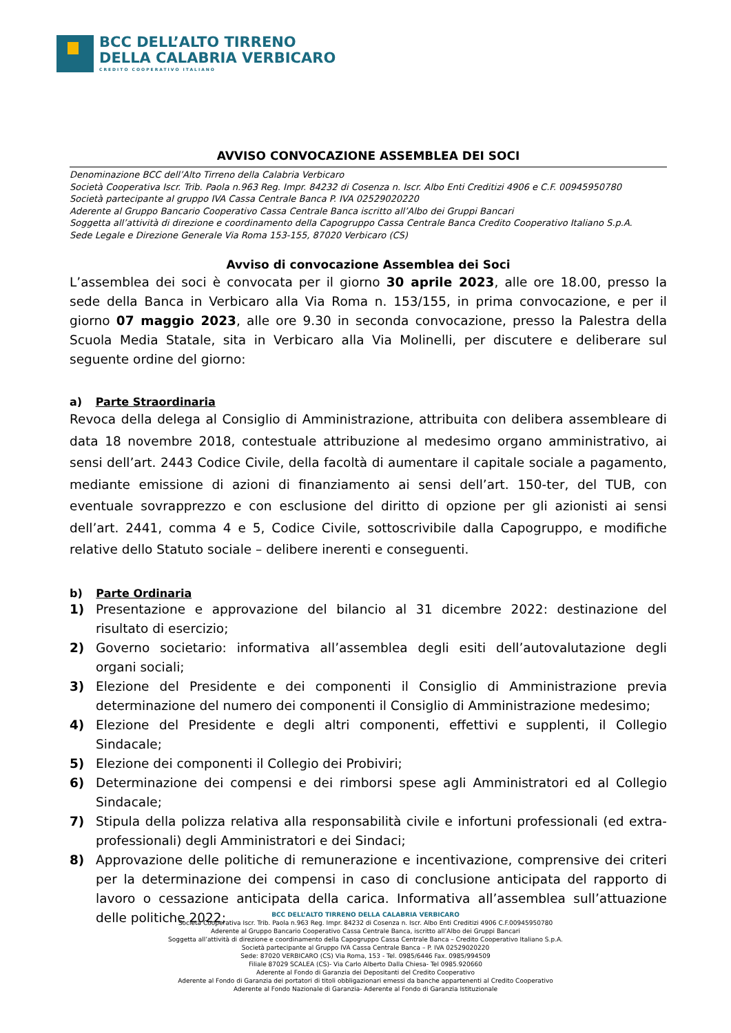BCC DELL’ALTO TIRRENO
DELLA CALABRIA VERBICARO
CREDITO COOPERATIVO ITALIANO
AVVISO CONVOCAZIONE ASSEMBLEA DEI SOCI
Denominazione BCC dell’Alto Tirreno della Calabria Verbicaro
Società Cooperativa Iscr. Trib. Paola n.963 Reg. Impr. 84232 di Cosenza n. Iscr. Albo Enti Creditizi 4906 e C.F. 00945950780
Società partecipante al gruppo IVA Cassa Centrale Banca P. IVA 02529020220
Aderente al Gruppo Bancario Cooperativo Cassa Centrale Banca iscritto all’Albo dei Gruppi Bancari
Soggetta all’attività di direzione e coordinamento della Capogruppo Cassa Centrale Banca Credito Cooperativo Italiano S.p.A.
Sede Legale e Direzione Generale Via Roma 153-155, 87020 Verbicaro (CS)
Avviso di convocazione Assemblea dei Soci
L’assemblea dei soci è convocata per il giorno 30 aprile 2023, alle ore 18.00, presso la sede della Banca in Verbicaro alla Via Roma n. 153/155, in prima convocazione, e per il giorno 07 maggio 2023, alle ore 9.30 in seconda convocazione, presso la Palestra della Scuola Media Statale, sita in Verbicaro alla Via Molinelli, per discutere e deliberare sul seguente ordine del giorno:
a) Parte Straordinaria
Revoca della delega al Consiglio di Amministrazione, attribuita con delibera assembleare di data 18 novembre 2018, contestuale attribuzione al medesimo organo amministrativo, ai sensi dell’art. 2443 Codice Civile, della facoltà di aumentare il capitale sociale a pagamento, mediante emissione di azioni di finanziamento ai sensi dell’art. 150-ter, del TUB, con eventuale sovrapprezzo e con esclusione del diritto di opzione per gli azionisti ai sensi dell’art. 2441, comma 4 e 5, Codice Civile, sottoscrivibile dalla Capogruppo, e modifiche relative dello Statuto sociale – delibere inerenti e conseguenti.
b) Parte Ordinaria
1) Presentazione e approvazione del bilancio al 31 dicembre 2022: destinazione del risultato di esercizio;
2) Governo societario: informativa all’assemblea degli esiti dell’autovalutazione degli organi sociali;
3) Elezione del Presidente e dei componenti il Consiglio di Amministrazione previa determinazione del numero dei componenti il Consiglio di Amministrazione medesimo;
4) Elezione del Presidente e degli altri componenti, effettivi e supplenti, il Collegio Sindacale;
5) Elezione dei componenti il Collegio dei Probiviri;
6) Determinazione dei compensi e dei rimborsi spese agli Amministratori ed al Collegio Sindacale;
7) Stipula della polizza relativa alla responsabilità civile e infortuni professionali (ed extra-professionali) degli Amministratori e dei Sindaci;
8) Approvazione delle politiche di remunerazione e incentivazione, comprensive dei criteri per la determinazione dei compensi in caso di conclusione anticipata del rapporto di lavoro o cessazione anticipata della carica. Informativa all’assemblea sull’attuazione delle politiche 2022;
BCC DELL’ALTO TIRRENO DELLA CALABRIA VERBICARO
Società Cooperativa Iscr. Trib. Paola n.963 Reg. Impr. 84232 di Cosenza n. Iscr. Albo Enti Creditizi 4906 C.F.00945950780
Aderente al Gruppo Bancario Cooperativo Cassa Centrale Banca, iscritto all’Albo dei Gruppi Bancari
Soggetta all’attività di direzione e coordinamento della Capogruppo Cassa Centrale Banca – Credito Cooperativo Italiano S.p.A.
Società partecipante al Gruppo IVA Cassa Centrale Banca – P. IVA 02529020220
Sede: 87020 VERBICARO (CS) Via Roma, 153 - Tel. 0985/6446 Fax. 0985/994509
Filiale 87029 SCALEA (CS)- Via Carlo Alberto Dalla Chiesa- Tel 0985.920660
Aderente al Fondo di Garanzia dei Depositanti del Credito Cooperativo
Aderente al Fondo di Garanzia dei portatori di titoli obbligazionari emessi da banche appartenenti al Credito Cooperativo
Aderente al Fondo Nazionale di Garanzia- Aderente al Fondo di Garanzia Istituzionale